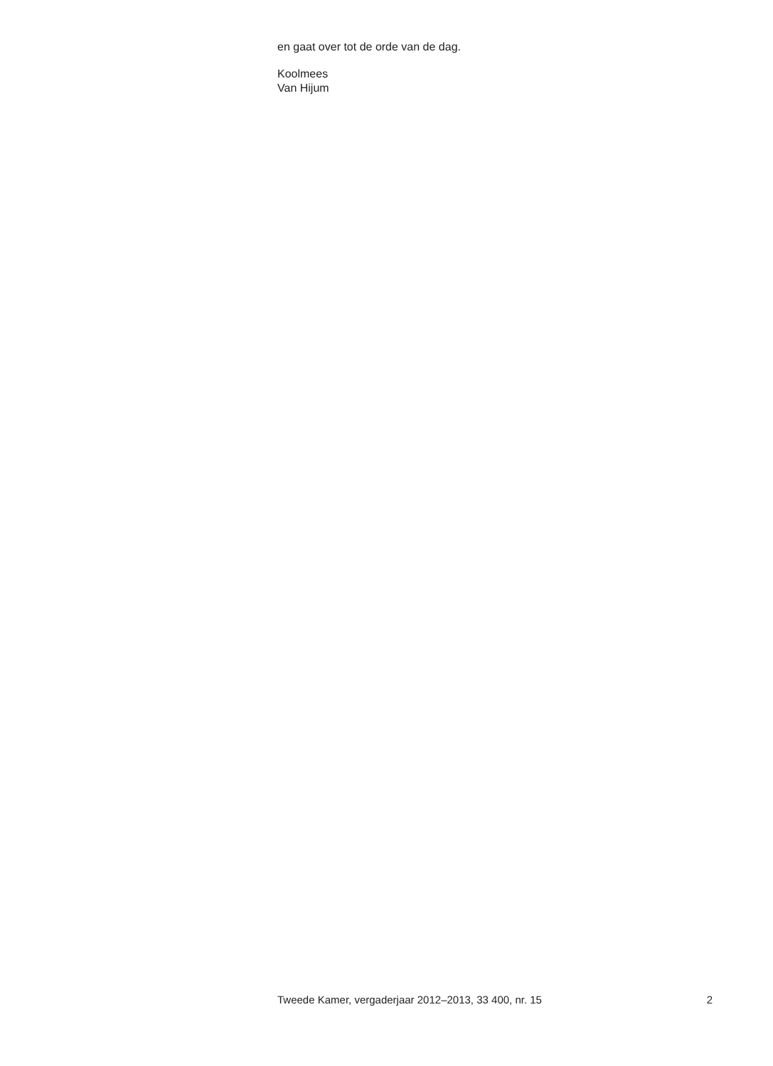en gaat over tot de orde van de dag.
Koolmees
Van Hijum
Tweede Kamer, vergaderjaar 2012–2013, 33 400, nr. 15 2